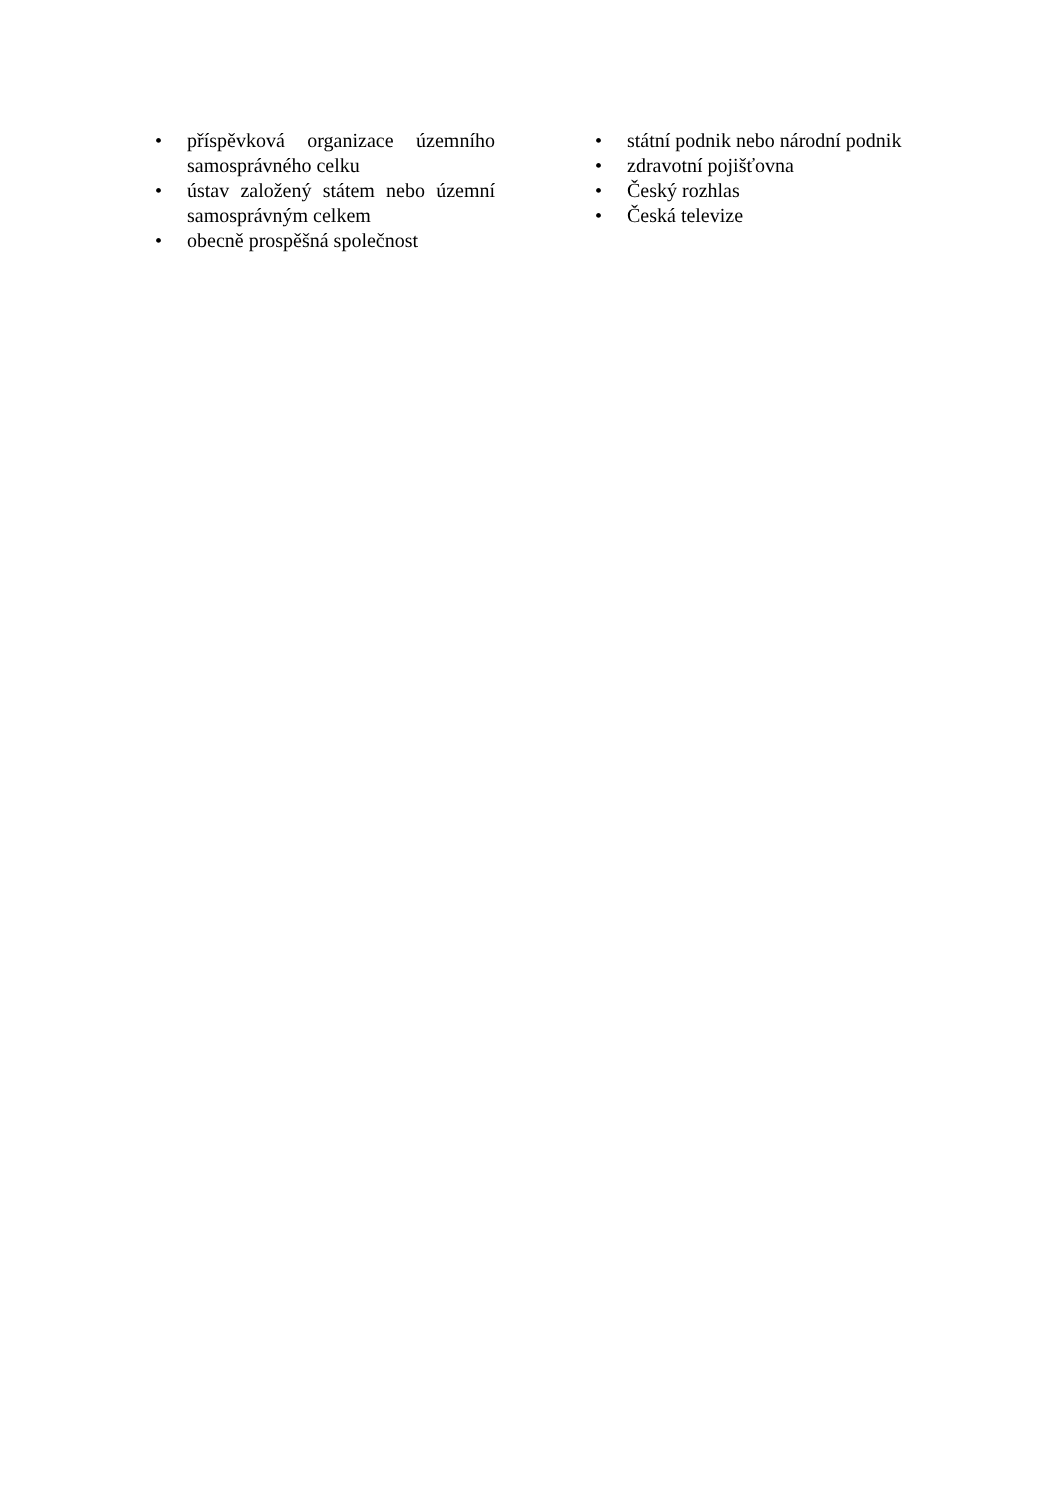• příspěvková organizace územního samosprávného celku
• ústav založený státem nebo územní samosprávným celkem
• obecně prospěšná společnost
• státní podnik nebo národní podnik
• zdravotní pojišťovna
• Český rozhlas
• Česká televize